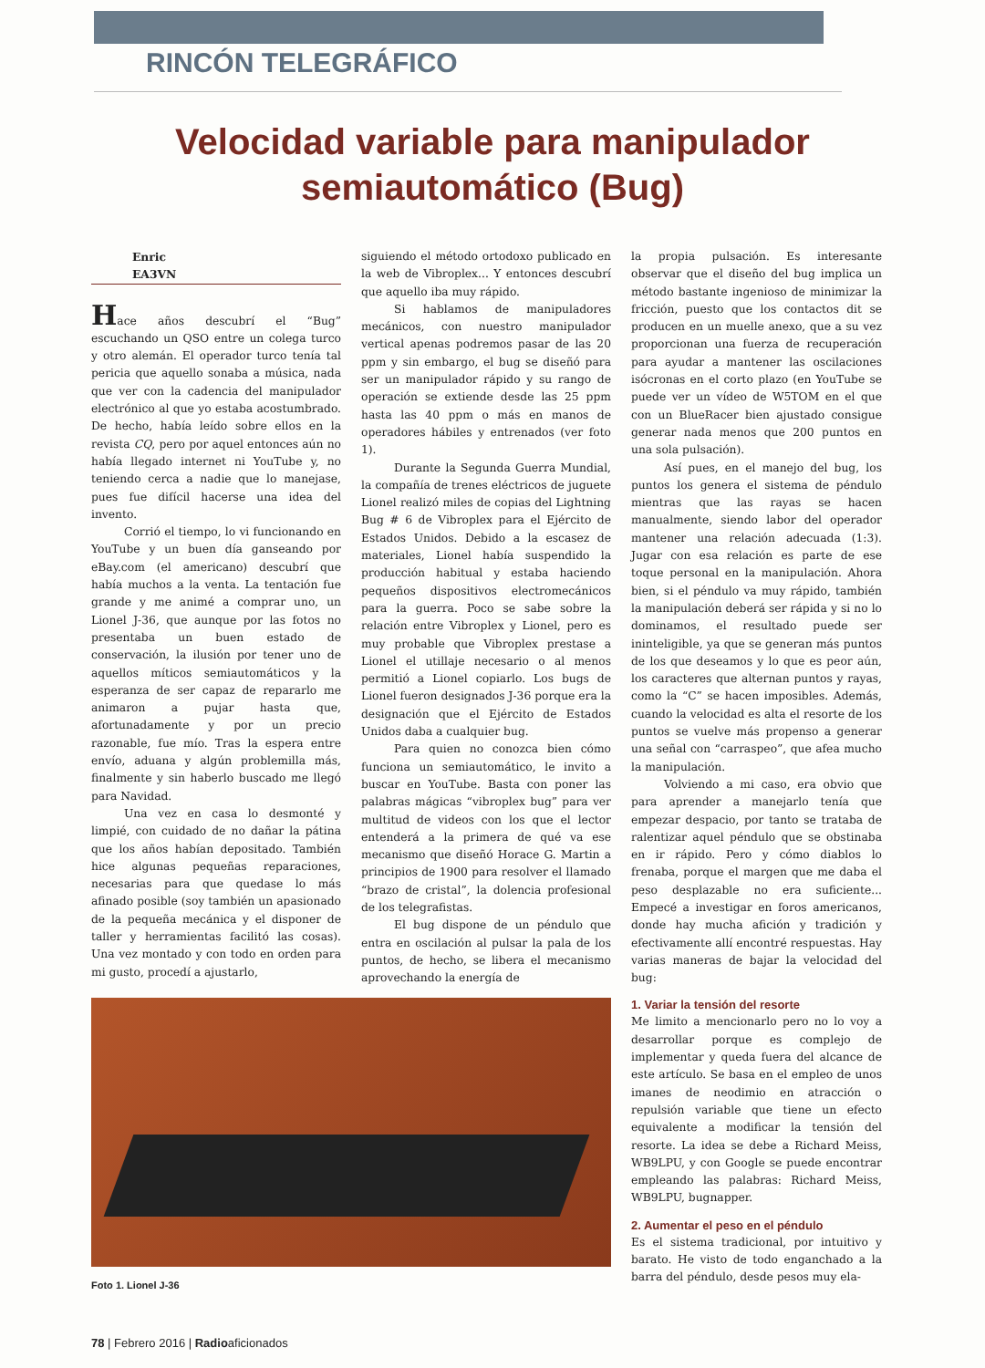RINCÓN TELEGRÁFICO
Velocidad variable para manipulador semiautomático (Bug)
Enric
EA3VN
Hace años descubrí el “Bug” escuchando un QSO entre un colega turco y otro alemán. El operador turco tenía tal pericia que aquello sonaba a música, nada que ver con la cadencia del manipulador electrónico al que yo estaba acostumbrado. De hecho, había leído sobre ellos en la revista CQ, pero por aquel entonces aún no había llegado internet ni YouTube y, no teniendo cerca a nadie que lo manejase, pues fue difícil hacerse una idea del invento.
Corrió el tiempo, lo vi funcionando en YouTube y un buen día ganseando por eBay.com (el americano) descubrí que había muchos a la venta. La tentación fue grande y me animé a comprar uno, un Lionel J-36, que aunque por las fotos no presentaba un buen estado de conservación, la ilusión por tener uno de aquellos míticos semiautomáticos y la esperanza de ser capaz de repararlo me animaron a pujar hasta que, afortunadamente y por un precio razonable, fue mío. Tras la espera entre envío, aduana y algún problemilla más, finalmente y sin haberlo buscado me llegó para Navidad.
Una vez en casa lo desmonté y limpié, con cuidado de no dañar la pátina que los años habían depositado. También hice algunas pequeñas reparaciones, necesarias para que quedase lo más afinado posible (soy también un apasionado de la pequeña mecánica y el disponer de taller y herramientas facilitó las cosas). Una vez montado y con todo en orden para mi gusto, procedí a ajustarlo,
siguiendo el método ortodoxo publicado en la web de Vibroplex... Y entonces descubrí que aquello iba muy rápido.
Si hablamos de manipuladores mecánicos, con nuestro manipulador vertical apenas podremos pasar de las 20 ppm y sin embargo, el bug se diseñó para ser un manipulador rápido y su rango de operación se extiende desde las 25 ppm hasta las 40 ppm o más en manos de operadores hábiles y entrenados (ver foto 1).
Durante la Segunda Guerra Mundial, la compañía de trenes eléctricos de juguete Lionel realizó miles de copias del Lightning Bug # 6 de Vibroplex para el Ejército de Estados Unidos. Debido a la escasez de materiales, Lionel había suspendido la producción habitual y estaba haciendo pequeños dispositivos electromecánicos para la guerra. Poco se sabe sobre la relación entre Vibroplex y Lionel, pero es muy probable que Vibroplex prestase a Lionel el utillaje necesario o al menos permitió a Lionel copiarlo. Los bugs de Lionel fueron designados J-36 porque era la designación que el Ejército de Estados Unidos daba a cualquier bug.
Para quien no conozca bien cómo funciona un semiautomático, le invito a buscar en YouTube. Basta con poner las palabras mágicas “vibroplex bug” para ver multitud de videos con los que el lector entenderá a la primera de qué va ese mecanismo que diseñó Horace G. Martin a principios de 1900 para resolver el llamado “brazo de cristal”, la dolencia profesional de los telegrafistas.
El bug dispone de un péndulo que entra en oscilación al pulsar la pala de los puntos, de hecho, se libera el mecanismo aprovechando la energía de
Foto 1. Lionel J-36
la propia pulsación. Es interesante observar que el diseño del bug implica un método bastante ingenioso de minimizar la fricción, puesto que los contactos dit se producen en un muelle anexo, que a su vez proporcionan una fuerza de recuperación para ayudar a mantener las oscilaciones isócronas en el corto plazo (en YouTube se puede ver un vídeo de W5TOM en el que con un BlueRacer bien ajustado consigue generar nada menos que 200 puntos en una sola pulsación).
Así pues, en el manejo del bug, los puntos los genera el sistema de péndulo mientras que las rayas se hacen manualmente, siendo labor del operador mantener una relación adecuada (1:3). Jugar con esa relación es parte de ese toque personal en la manipulación. Ahora bien, si el péndulo va muy rápido, también la manipulación deberá ser rápida y si no lo dominamos, el resultado puede ser ininteligible, ya que se generan más puntos de los que deseamos y lo que es peor aún, los caracteres que alternan puntos y rayas, como la “C” se hacen imposibles. Además, cuando la velocidad es alta el resorte de los puntos se vuelve más propenso a generar una señal con “carraspeo”, que afea mucho la manipulación.
Volviendo a mi caso, era obvio que para aprender a manejarlo tenía que empezar despacio, por tanto se trataba de ralentizar aquel péndulo que se obstinaba en ir rápido. Pero y cómo diablos lo frenaba, porque el margen que me daba el peso desplazable no era suficiente... Empecé a investigar en foros americanos, donde hay mucha afición y tradición y efectivamente allí encontré respuestas. Hay varias maneras de bajar la velocidad del bug:
1. Variar la tensión del resorte
Me limito a mencionarlo pero no lo voy a desarrollar porque es complejo de implementar y queda fuera del alcance de este artículo. Se basa en el empleo de unos imanes de neodimio en atracción o repulsión variable que tiene un efecto equivalente a modificar la tensión del resorte. La idea se debe a Richard Meiss, WB9LPU, y con Google se puede encontrar empleando las palabras: Richard Meiss, WB9LPU, bugnapper.
2. Aumentar el peso en el péndulo
Es el sistema tradicional, por intuitivo y barato. He visto de todo enganchado a la barra del péndulo, desde pesos muy ela-
78 | Febrero 2016 | Radioaficionados